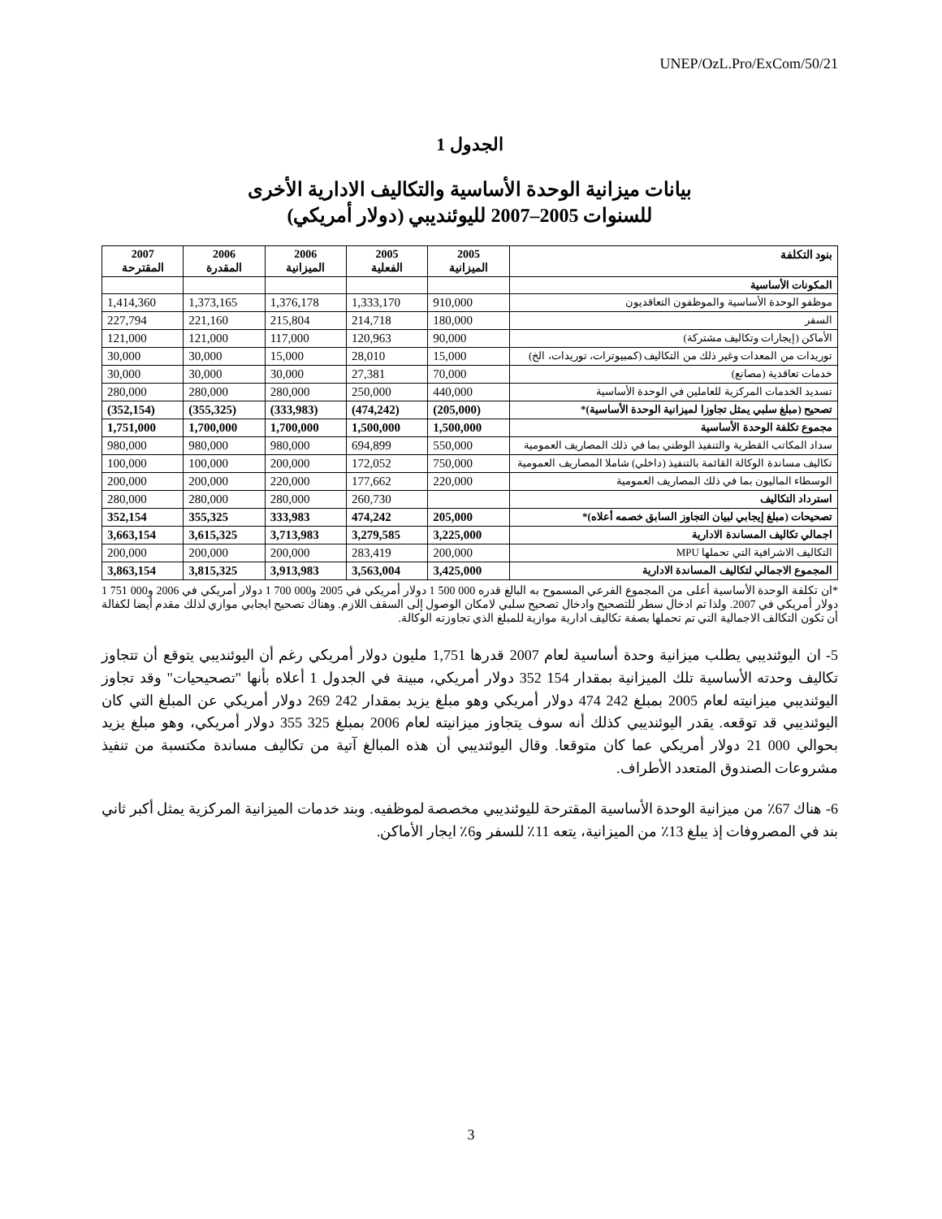UNEP/OzL.Pro/ExCom/50/21
الجدول 1
بيانات ميزانية الوحدة الأساسية والتكاليف الادارية الأخرى
للسنوات 2005–2007 لليوئنديبي (دولار أمريكي)
| بنود التكلفة | 2005 الميزانية | 2005 الفعلية | 2006 الميزانية | 2006 المقدرة | 2007 المقترحة |
| --- | --- | --- | --- | --- | --- |
| المكونات الأساسية | | | | | |
| موظفو الوحدة الأساسية والموظفون التعاقديون | 910,000 | 1,333,170 | 1,376,178 | 1,373,165 | 1,414,360 |
| السفر | 180,000 | 214,718 | 215,804 | 221,160 | 227,794 |
| الأماكن (إيجارات وتكاليف مشتركة) | 90,000 | 120,963 | 117,000 | 121,000 | 121,000 |
| توريدات من المعدات وغير ذلك من التكاليف (كمبيوترات، توريدات، الخ) | 15,000 | 28,010 | 15,000 | 30,000 | 30,000 |
| خدمات تعاقدية (مصانع) | 70,000 | 27,381 | 30,000 | 30,000 | 30,000 |
| تسديد الخدمات المركزية للعاملين في الوحدة الأساسية | 440,000 | 250,000 | 280,000 | 280,000 | 280,000 |
| تصحيح (مبلغ سلبي يمثل تجاوزا لميزانية الوحدة الأساسية)* | (205,000) | (474,242) | (333,983) | (355,325) | (352,154) |
| مجموع تكلفة الوحدة الأساسية | 1,500,000 | 1,500,000 | 1,700,000 | 1,700,000 | 1,751,000 |
| سداد المكاتب القطرية والتنفيذ الوطني بما في ذلك المصاريف العمومية | 550,000 | 694,899 | 980,000 | 980,000 | 980,000 |
| تكاليف مساندة الوكالة القائمة بالتنفيذ (داخلي) شاملا المصاريف العمومية | 750,000 | 172,052 | 200,000 | 100,000 | 100,000 |
| الوسطاء الماليون بما في ذلك المصاريف العمومية | 220,000 | 177,662 | 220,000 | 200,000 | 200,000 |
| استرداد التكاليف | | 260,730 | 280,000 | 280,000 | 280,000 |
| تصحيحات (مبلغ إيجابي لبيان التجاوز السابق خصمه أعلاه)* | 205,000 | 474,242 | 333,983 | 355,325 | 352,154 |
| اجمالي تكاليف المساندة الادارية | 3,225,000 | 3,279,585 | 3,713,983 | 3,615,325 | 3,663,154 |
| التكاليف الاشرافية التي تحملها MPU | 200,000 | 283,419 | 200,000 | 200,000 | 200,000 |
| المجموع الاجمالي لتكاليف المساندة الادارية | 3,425,000 | 3,563,004 | 3,913,983 | 3,815,325 | 3,863,154 |
*ان تكلفة الوحدة الأساسية أعلى من المجموع الفرعي المسموح به البالغ قدره 000 500 1 دولار أمريكي في 2005 و000 700 1 دولار أمريكي في 2006 و000 751 1 دولار أمريكي في 2007. ولذا تم ادخال سطر للتصحيح وادخال تصحيح سلبي لامكان الوصول إلى السقف اللازم. وهناك تصحيح ايجابي موازي لذلك مقدم أيضا لكفالة أن تكون التكالف الاجمالية التي تم تحملها بصفة تكاليف ادارية موازية للمبلغ الذي تجاوزته الوكالة.
5- ان اليوئنديبي يطلب ميزانية وحدة أساسية لعام 2007 قدرها 1,751 مليون دولار أمريكي رغم أن اليوئنديبي يتوقع أن تتجاوز تكاليف وحدته الأساسية تلك الميزانية بمقدار 154 352 دولار أمريكي، مبينة في الجدول 1 أعلاه بأنها "تصحيحيات" وقد تجاوز اليوئنديبي ميزانيته لعام 2005 بمبلغ 242 474 دولار أمريكي وهو مبلغ يزيد بمقدار 242 269 دولار أمريكي عن المبلغ التي كان اليوئنديبي قد توقعه. يقدر اليوئنديبي كذلك أنه سوف يتجاوز ميزانيته لعام 2006 بمبلغ 325 355 دولار أمريكي، وهو مبلغ يزيد بحوالي 000 21 دولار أمريكي عما كان متوقعا. وقال اليوئنديبي أن هذه المبالغ آتية من تكاليف مساندة مكتسبة من تنفيذ مشروعات الصندوق المتعدد الأطراف.
6- هناك 67٪ من ميزانية الوحدة الأساسية المقترحة لليوئنديبي مخصصة لموظفيه. وبند خدمات الميزانية المركزية يمثل أكبر ثاني بند في المصروفات إذ يبلغ 13٪ من الميزانية، يتعه 11٪ للسفر و6٪ ايجار الأماكن.
3